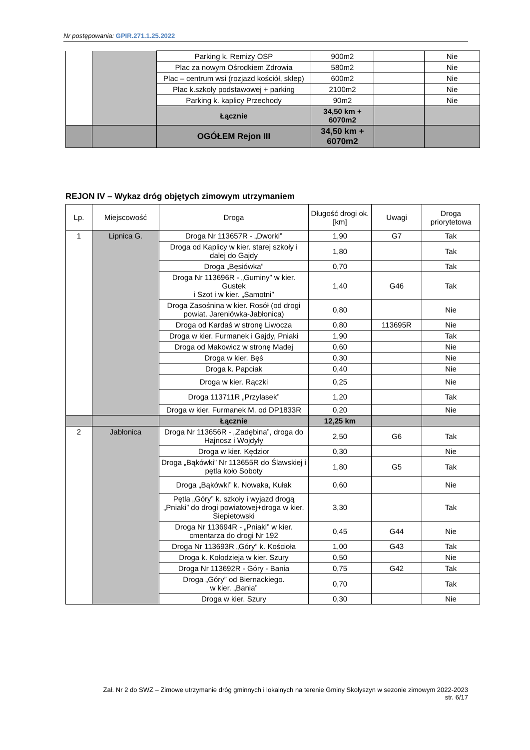Nr postępowania: GPIR.271.1.25.2022
| | | Parking k. Remizy OSP | 900m2 | | Nie |
| | | Plac za nowym Ośrodkiem Zdrowia | 580m2 | | Nie |
| | | Plac – centrum wsi (rozjazd kościół, sklep) | 600m2 | | Nie |
| | | Plac k.szkoły podstawowej + parking | 2100m2 | | Nie |
| | | Parking k. kaplicy Przechody | 90m2 | | Nie |
| | | Łącznie | 34,50 km + 6070m2 | | |
| | | OGÓŁEM Rejon III | 34,50 km + 6070m2 | | |
REJON IV – Wykaz dróg objętych zimowym utrzymaniem
| Lp. | Miejscowość | Droga | Długość drogi ok. [km] | Uwagi | Droga priorytetowa |
| --- | --- | --- | --- | --- | --- |
| 1 | Lipnica G. | Droga Nr 113657R - „Dworki” | 1,90 | G7 | Tak |
| | | Droga od Kaplicy w kier. starej szkoły i dalej do Gajdy | 1,80 | | Tak |
| | | Droga „Bęsiówka” | 0,70 | | Tak |
| | | Droga Nr 113696R - „Guminy” w kier. Gustek i Szot i w kier. „Samotni” | 1,40 | G46 | Tak |
| | | Droga Zasośnina w kier. Rosół (od drogi powiat. Jareniówka-Jabłonica) | 0,80 | | Nie |
| | | Droga od Kardaś w stronę Liwocza | 0,80 | 113695R | Nie |
| | | Droga w kier. Furmanek i Gajdy, Pniaki | 1,90 | | Tak |
| | | Droga od Makowicz w stronę Madej | 0,60 | | Nie |
| | | Droga w kier. Bęś | 0,30 | | Nie |
| | | Droga k. Papciak | 0,40 | | Nie |
| | | Droga w kier. Rączki | 0,25 | | Nie |
| | | Droga 113711R „Przylasek” | 1,20 | | Tak |
| | | Droga w kier. Furmanek M. od DP1833R | 0,20 | | Nie |
| | | Łącznie | 12,25 km | | |
| 2 | Jabłonica | Droga Nr 113656R - „Zadębina”, droga do Hajnosz i Wojdyły | 2,50 | G6 | Tak |
| | | Droga w kier. Kędzior | 0,30 | | Nie |
| | | Droga „Bąkówki” Nr 113655R do Ślawskiej i pętla koło Soboty | 1,80 | G5 | Tak |
| | | Droga „Bąkówki” k. Nowaka, Kułak | 0,60 | | Nie |
| | | Pętla „Góry” k. szkoły i wyjazd drogą „Pniaki” do drogi powiatowej+droga w kier. Siepietowski | 3,30 | | Tak |
| | | Droga Nr 113694R - „Pniaki” w kier. cmentarza do drogi Nr 192 | 0,45 | G44 | Nie |
| | | Droga Nr 113693R „Góry” k. Kościoła | 1,00 | G43 | Tak |
| | | Droga k. Kołodzieja w kier. Szury | 0,50 | | Nie |
| | | Droga Nr 113692R - Góry - Bania | 0,75 | G42 | Tak |
| | | Droga „Góry” od Biernackiego. w kier. „Bania” | 0,70 | | Tak |
| | | Droga w kier. Szury | 0,30 | | Nie |
Zał. Nr 2 do SWZ – Zimowe utrzymanie dróg gminnych i lokalnych na terenie Gminy Skołyszyn w sezonie zimowym 2022-2023
str. 6/17